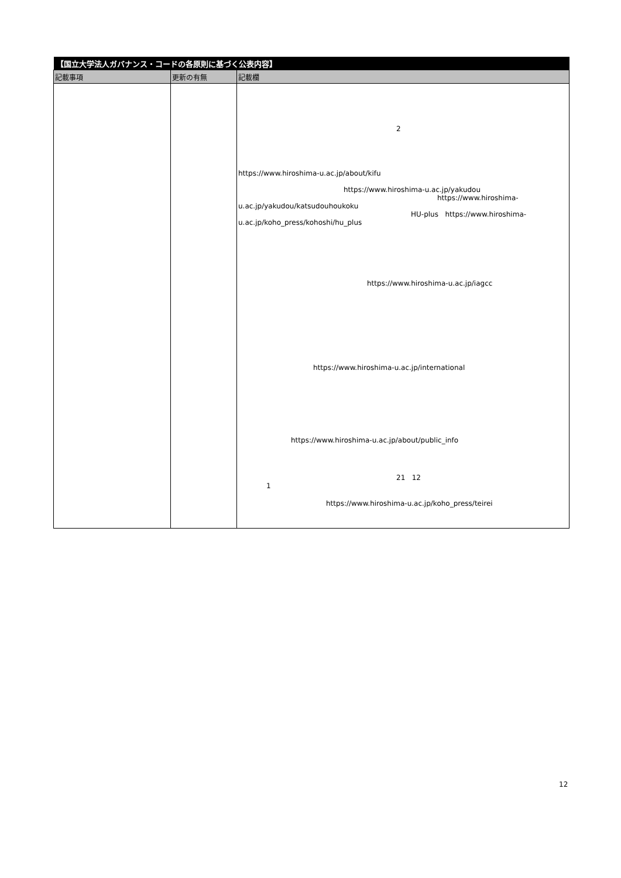| 【国立大学法人ガバナンス・コードの各原則に基づく公表内容】 | | |
| 記載事項 | 更新の有無 | 記載欄 |
| | | 2 https://www.hiroshima-u.ac.jp/about/kifu https://www.hiroshima-u.ac.jp/yakudou https://www.hiroshima- u.ac.jp/yakudou/katsudouhoukoku HU-plus https://www.hiroshima- u.ac.jp/koho_press/kohoshi/hu_plus https://www.hiroshima-u.ac.jp/iagcc https://www.hiroshima-u.ac.jp/international https://www.hiroshima-u.ac.jp/about/public_info 21 12 1 https://www.hiroshima-u.ac.jp/koho_press/teirei |
12